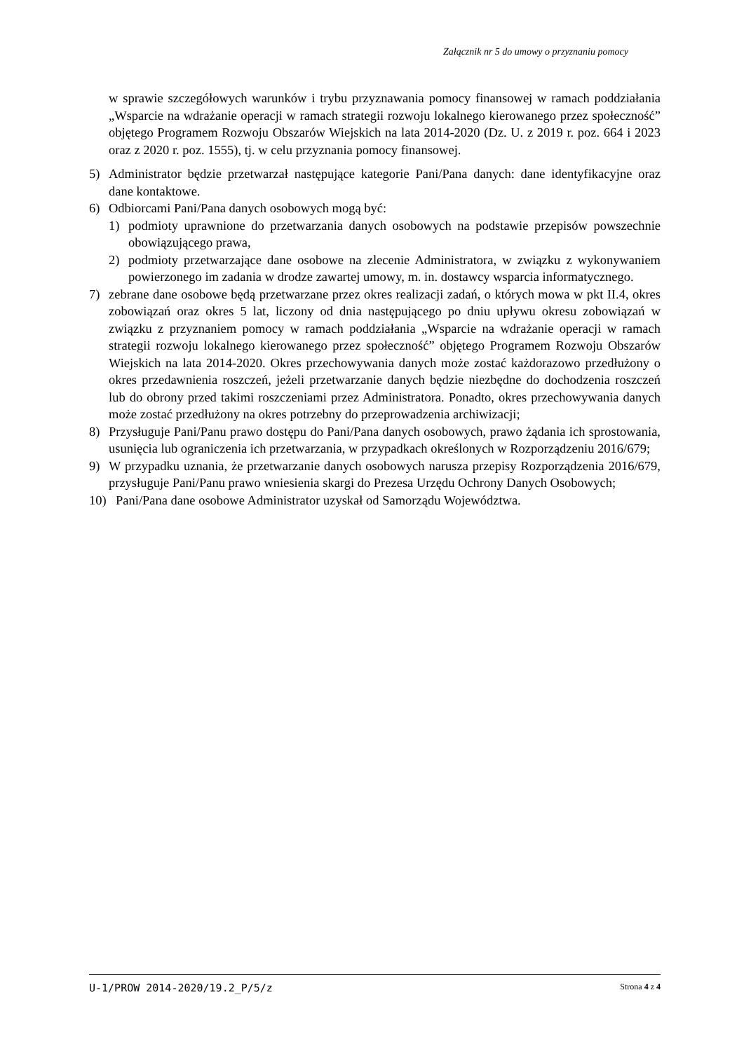Załącznik nr 5 do umowy o przyznaniu pomocy
w sprawie szczegółowych warunków i trybu przyznawania pomocy finansowej w ramach poddziałania „Wsparcie na wdrażanie operacji w ramach strategii rozwoju lokalnego kierowanego przez społeczność” objętego Programem Rozwoju Obszarów Wiejskich na lata 2014-2020 (Dz. U. z 2019 r. poz. 664 i 2023 oraz z 2020 r. poz. 1555), tj. w celu przyznania pomocy finansowej.
5) Administrator będzie przetwarzał następujące kategorie Pani/Pana danych: dane identyfikacyjne oraz dane kontaktowe.
6) Odbiorcami Pani/Pana danych osobowych mogą być:
1) podmioty uprawnione do przetwarzania danych osobowych na podstawie przepisów powszechnie obowiązującego prawa,
2) podmioty przetwarzające dane osobowe na zlecenie Administratora, w związku z wykonywaniem powierzonego im zadania w drodze zawartej umowy, m. in. dostawcy wsparcia informatycznego.
7) zebrane dane osobowe będą przetwarzane przez okres realizacji zadań, o których mowa w pkt II.4, okres zobowiązań oraz okres 5 lat, liczony od dnia następującego po dniu upływu okresu zobowiązań w związku z przyznaniem pomocy w ramach poddziałania „Wsparcie na wdrażanie operacji w ramach strategii rozwoju lokalnego kierowanego przez społeczność” objętego Programem Rozwoju Obszarów Wiejskich na lata 2014-2020. Okres przechowywania danych może zostać każdorazowo przedłużony o okres przedawnienia roszczeń, jeżeli przetwarzanie danych będzie niezbędne do dochodzenia roszczeń lub do obrony przed takimi roszczeniami przez Administratora. Ponadto, okres przechowywania danych może zostać przedłużony na okres potrzebny do przeprowadzenia archiwizacji;
8) Przysługuje Pani/Panu prawo dostępu do Pani/Pana danych osobowych, prawo żądania ich sprostowania, usunięcia lub ograniczenia ich przetwarzania, w przypadkach określonych w Rozporządzeniu 2016/679;
9) W przypadku uznania, że przetwarzanie danych osobowych narusza przepisy Rozporządzenia 2016/679, przysługuje Pani/Panu prawo wniesienia skargi do Prezesa Urzędu Ochrony Danych Osobowych;
10) Pani/Pana dane osobowe Administrator uzyskał od Samorządu Województwa.
U-1/PROW 2014-2020/19.2_P/5/z Strona 4 z 4